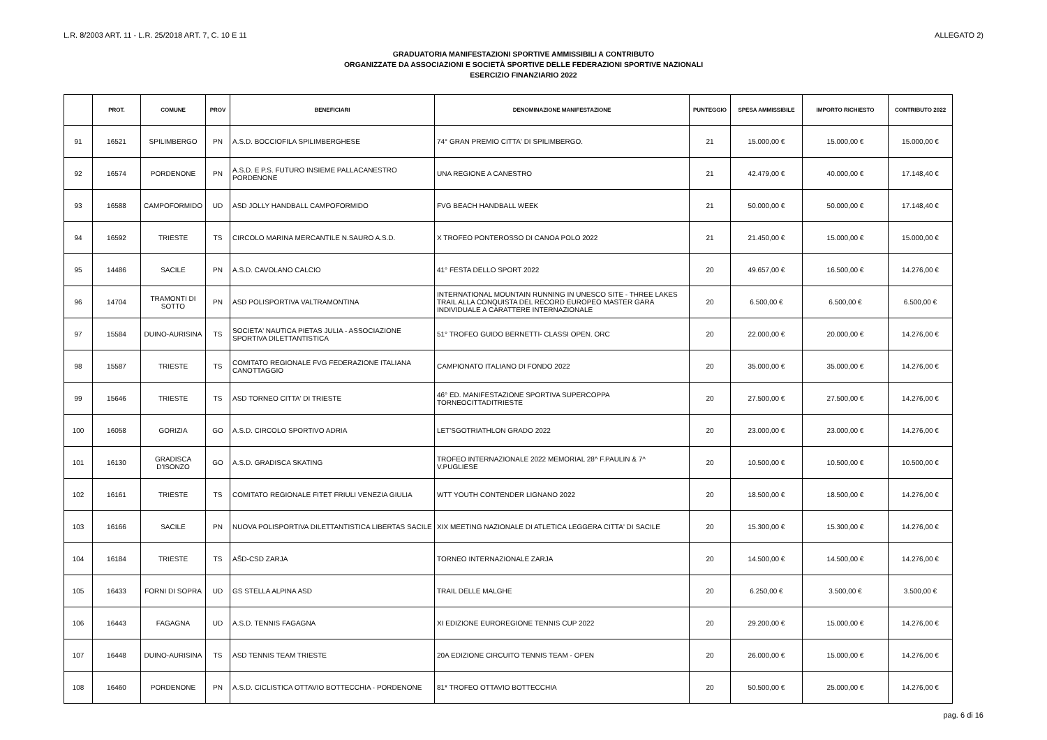L.R. 8/2003 ART. 11 - L.R. 25/2018 ART. 7, C. 10 E 11 ALLEGATO 2)
GRADUATORIA MANIFESTAZIONI SPORTIVE AMMISSIBILI A CONTRIBUTO
ORGANIZZATE DA ASSOCIAZIONI E SOCIETÀ SPORTIVE DELLE FEDERAZIONI SPORTIVE NAZIONALI
ESERCIZIO FINANZIARIO 2022
| | PROT. | COMUNE | PROV | BENEFICIARI | DENOMINAZIONE MANIFESTAZIONE | PUNTEGGIO | SPESA AMMISSIBILE | IMPORTO RICHIESTO | CONTRIBUTO 2022 |
| --- | --- | --- | --- | --- | --- | --- | --- | --- | --- |
| 91 | 16521 | SPILIMBERGO | PN | A.S.D. BOCCIOFILA SPILIMBERGHESE | 74° GRAN PREMIO CITTA' DI SPILIMBERGO. | 21 | 15.000,00 € | 15.000,00 € | 15.000,00 € |
| 92 | 16574 | PORDENONE | PN | A.S.D. E P.S. FUTURO INSIEME PALLACANESTRO PORDENONE | UNA REGIONE A CANESTRO | 21 | 42.479,00 € | 40.000,00 € | 17.148,40 € |
| 93 | 16588 | CAMPOFORMIDO | UD | ASD JOLLY HANDBALL CAMPOFORMIDO | FVG BEACH HANDBALL WEEK | 21 | 50.000,00 € | 50.000,00 € | 17.148,40 € |
| 94 | 16592 | TRIESTE | TS | CIRCOLO MARINA MERCANTILE N.SAURO A.S.D. | X TROFEO PONTEROSSO DI CANOA POLO 2022 | 21 | 21.450,00 € | 15.000,00 € | 15.000,00 € |
| 95 | 14486 | SACILE | PN | A.S.D. CAVOLANO CALCIO | 41° FESTA DELLO SPORT 2022 | 20 | 49.657,00 € | 16.500,00 € | 14.276,00 € |
| 96 | 14704 | TRAMONTI DI SOTTO | PN | ASD POLISPORTIVA VALTRAMONTINA | INTERNATIONAL MOUNTAIN RUNNING IN UNESCO SITE - THREE LAKES TRAIL ALLA CONQUISTA DEL RECORD EUROPEO MASTER GARA INDIVIDUALE A CARATTERE INTERNAZIONALE | 20 | 6.500,00 € | 6.500,00 € | 6.500,00 € |
| 97 | 15584 | DUINO-AURISINA | TS | SOCIETA' NAUTICA PIETAS JULIA - ASSOCIAZIONE SPORTIVA DILETTANTISTICA | 51° TROFEO GUIDO BERNETTI- CLASSI OPEN. ORC | 20 | 22.000,00 € | 20.000,00 € | 14.276,00 € |
| 98 | 15587 | TRIESTE | TS | COMITATO REGIONALE FVG FEDERAZIONE ITALIANA CANOTTAGGIO | CAMPIONATO ITALIANO DI FONDO 2022 | 20 | 35.000,00 € | 35.000,00 € | 14.276,00 € |
| 99 | 15646 | TRIESTE | TS | ASD TORNEO CITTA' DI TRIESTE | 46° ED. MANIFESTAZIONE SPORTIVA SUPERCOPPA TORNEOCITTADITRIESTE | 20 | 27.500,00 € | 27.500,00 € | 14.276,00 € |
| 100 | 16058 | GORIZIA | GO | A.S.D. CIRCOLO SPORTIVO ADRIA | LET'SGOTRIATHLON GRADO 2022 | 20 | 23.000,00 € | 23.000,00 € | 14.276,00 € |
| 101 | 16130 | GRADISCA D'ISONZO | GO | A.S.D. GRADISCA SKATING | TROFEO INTERNAZIONALE 2022 MEMORIAL 28^ F.PAULIN & 7^ V.PUGLIESE | 20 | 10.500,00 € | 10.500,00 € | 10.500,00 € |
| 102 | 16161 | TRIESTE | TS | COMITATO REGIONALE FITET FRIULI VENEZIA GIULIA | WTT YOUTH CONTENDER LIGNANO 2022 | 20 | 18.500,00 € | 18.500,00 € | 14.276,00 € |
| 103 | 16166 | SACILE | PN | NUOVA POLISPORTIVA DILETTANTISTICA LIBERTAS SACILE | XIX MEETING NAZIONALE DI ATLETICA LEGGERA CITTA' DI SACILE | 20 | 15.300,00 € | 15.300,00 € | 14.276,00 € |
| 104 | 16184 | TRIESTE | TS | AŠD-CSD ZARJA | TORNEO INTERNAZIONALE ZARJA | 20 | 14.500,00 € | 14.500,00 € | 14.276,00 € |
| 105 | 16433 | FORNI DI SOPRA | UD | GS STELLA ALPINA ASD | TRAIL DELLE MALGHE | 20 | 6.250,00 € | 3.500,00 € | 3.500,00 € |
| 106 | 16443 | FAGAGNA | UD | A.S.D. TENNIS FAGAGNA | XI EDIZIONE EUROREGIONE TENNIS CUP 2022 | 20 | 29.200,00 € | 15.000,00 € | 14.276,00 € |
| 107 | 16448 | DUINO-AURISINA | TS | ASD TENNIS TEAM TRIESTE | 20A EDIZIONE CIRCUITO TENNIS TEAM - OPEN | 20 | 26.000,00 € | 15.000,00 € | 14.276,00 € |
| 108 | 16460 | PORDENONE | PN | A.S.D. CICLISTICA OTTAVIO BOTTECCHIA - PORDENONE | 81* TROFEO OTTAVIO BOTTECCHIA | 20 | 50.500,00 € | 25.000,00 € | 14.276,00 € |
pag. 6 di 16